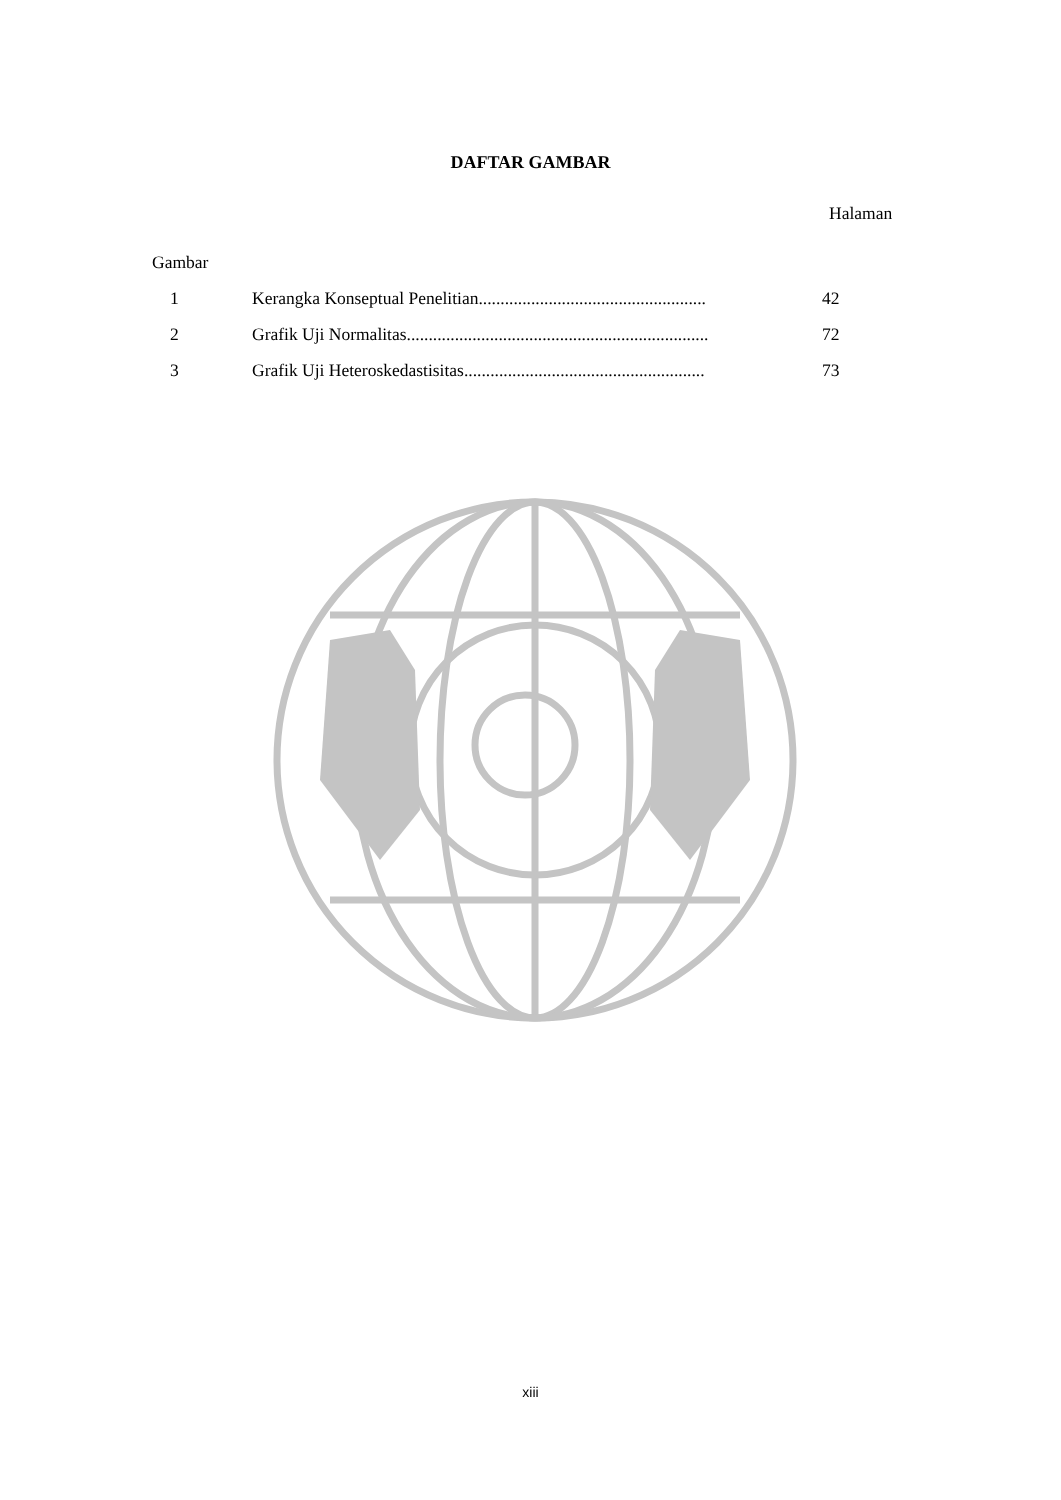DAFTAR GAMBAR
Halaman
Gambar
| 1 | Kerangka Konseptual Penelitian.................................................... | 42 |
| 2 | Grafik Uji Normalitas..................................................................... | 72 |
| 3 | Grafik Uji Heteroskedastisitas....................................................... | 73 |
xiii